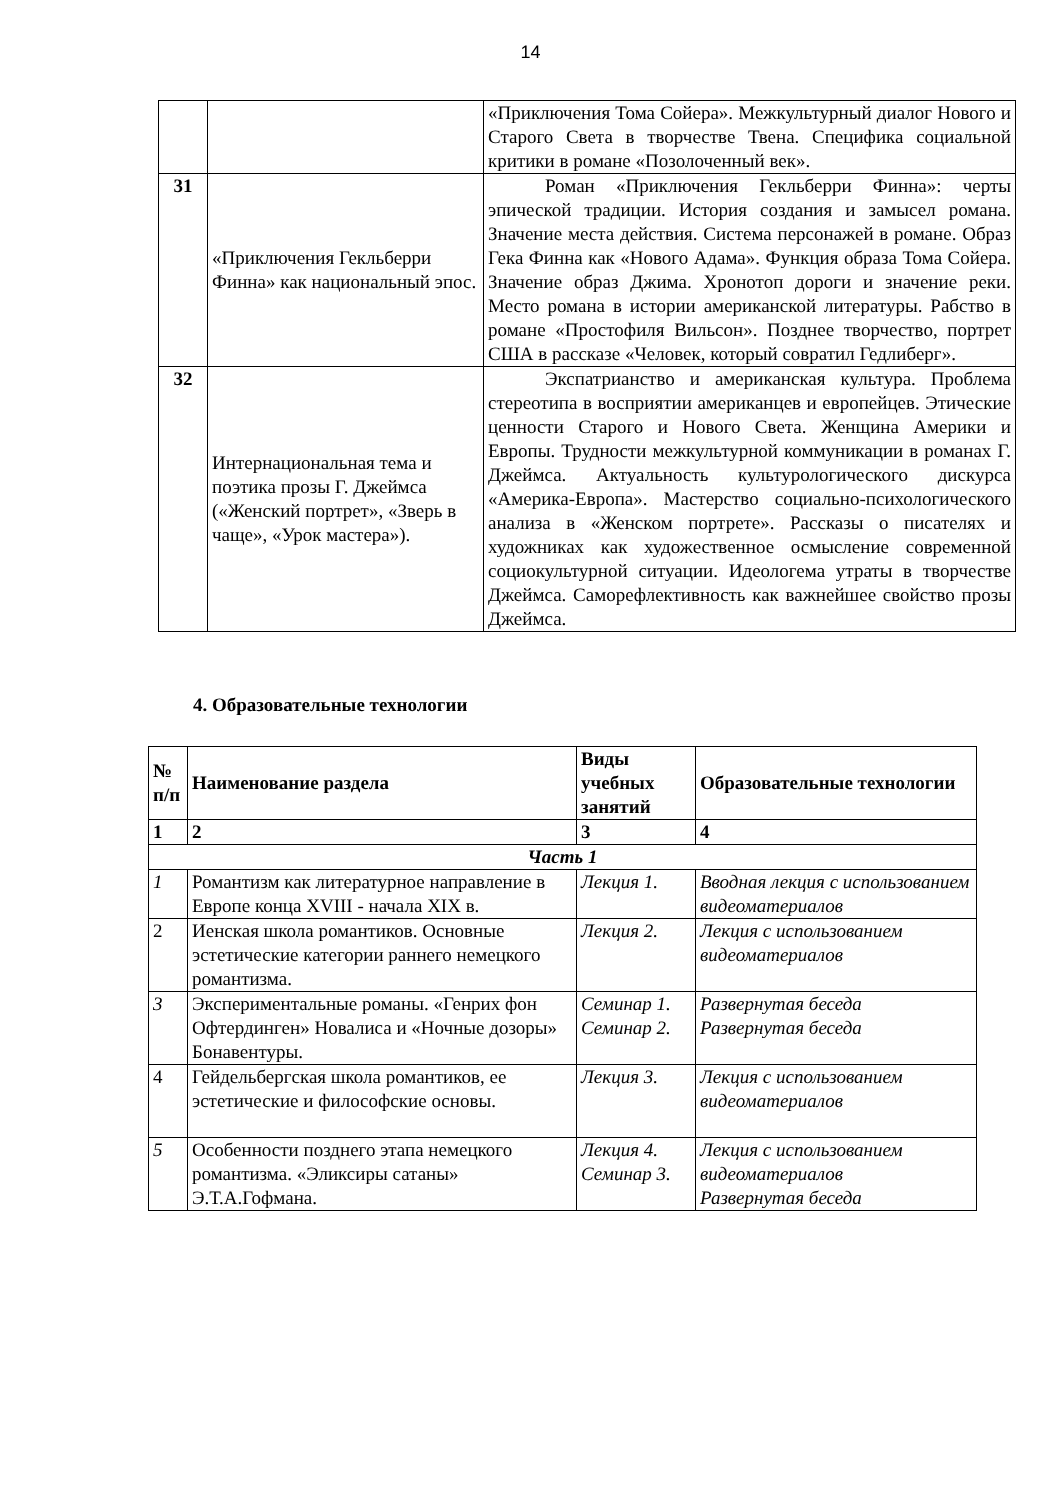14
| | | «Приключения Тома Сойера». Межкультурный диалог Нового и Старого Света в творчестве Твена. Специфика социальной критики в романе «Позолоченный век». |
| 31 | «Приключения Гекльберри Финна» как национальный эпос. | Роман «Приключения Гекльберри Финна»: черты эпической традиции. История создания и замысел романа. Значение места действия. Система персонажей в романе. Образ Гека Финна как «Нового Адама». Функция образа Тома Сойера. Значение образ Джима. Хронотоп дороги и значение реки. Место романа в истории американской литературы. Рабство в романе «Простофиля Вильсон». Позднее творчество, портрет США в рассказе «Человек, который совратил Гедлиберг». |
| 32 | Интернациональная тема и поэтика прозы Г. Джеймса («Женский портрет», «Зверь в чаще», «Урок мастера»). | Экспатрианство и американская культура. Проблема стереотипа в восприятии американцев и европейцев. Этические ценности Старого и Нового Света. Женщина Америки и Европы. Трудности межкультурной коммуникации в романах Г. Джеймса. Актуальность культурологического дискурса «Америка-Европа». Мастерство социально-психологического анализа в «Женском портрете». Рассказы о писателях и художниках как художественное осмысление современной социокультурной ситуации. Идеологема утраты в творчестве Джеймса. Саморефлективность как важнейшее свойство прозы Джеймса. |
4. Образовательные технологии
| № п/п | Наименование раздела | Виды учебных занятий | Образовательные технологии |
| --- | --- | --- | --- |
| 1 | 2 | 3 | 4 |
| Часть 1 | | | |
| 1 | Романтизм как литературное направление в Европе конца XVIII - начала XIX в. | Лекция 1. | Вводная лекция с использованием видеоматериалов |
| 2 | Иенская школа романтиков. Основные эстетические категории раннего немецкого романтизма. | Лекция 2. | Лекция с использованием видеоматериалов |
| 3 | Экспериментальные романы. «Генрих фон Офтердинген» Новалиса и «Ночные дозоры» Бонавентуры. | Семинар 1. Семинар 2. | Развернутая беседа Развернутая беседа |
| 4 | Гейдельбергская школа романтиков, ее эстетические и философские основы. | Лекция 3. | Лекция с использованием видеоматериалов |
| 5 | Особенности позднего этапа немецкого романтизма. «Эликсиры сатаны» Э.Т.А.Гофмана. | Лекция 4. Семинар 3. | Лекция с использованием видеоматериалов Развернутая беседа |